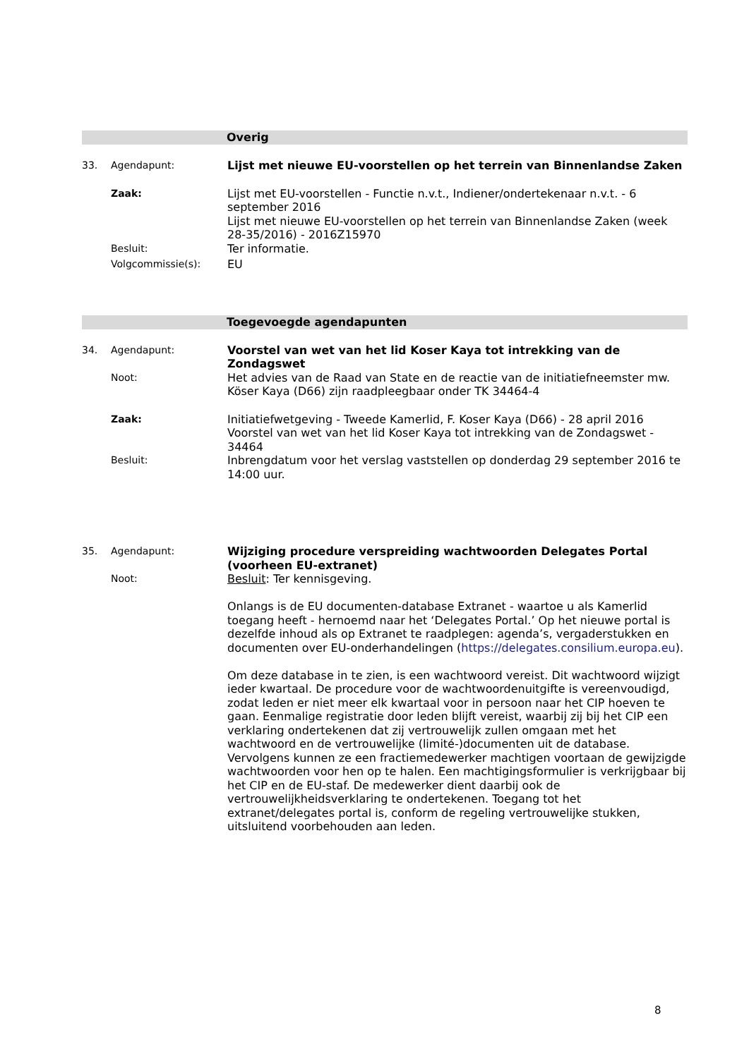Overig
| 33. | Agendapunt: | Lijst met nieuwe EU-voorstellen op het terrein van Binnenlandse Zaken |
| | Zaak: | Lijst met EU-voorstellen - Functie n.v.t., Indiener/ondertekenaar n.v.t. - 6 september 2016 Lijst met nieuwe EU-voorstellen op het terrein van Binnenlandse Zaken (week 28-35/2016) - 2016Z15970 |
| | Besluit: | Ter informatie. |
| | Volgcommissie(s): | EU |
Toegevoegde agendapunten
| 34. | Agendapunt: | Voorstel van wet van het lid Koser Kaya tot intrekking van de Zondagswet |
| | Noot: | Het advies van de Raad van State en de reactie van de initiatiefneemster mw. Köser Kaya (D66) zijn raadpleegbaar onder TK 34464-4 |
| | Zaak: | Initiatiefwetgeving - Tweede Kamerlid, F. Koser Kaya (D66) - 28 april 2016 Voorstel van wet van het lid Koser Kaya tot intrekking van de Zondagswet - 34464 |
| | Besluit: | Inbrengdatum voor het verslag vaststellen op donderdag 29 september 2016 te 14:00 uur. |
| 35. | Agendapunt: | Wijziging procedure verspreiding wachtwoorden Delegates Portal (voorheen EU-extranet) |
| | Noot: | Besluit : Ter kennisgeving. Onlangs is de EU documenten-database Extranet - waartoe u als Kamerlid toegang heeft - hernoemd naar het ‘Delegates Portal.’ Op het nieuwe portal is dezelfde inhoud als op Extranet te raadplegen: agenda’s, vergaderstukken en documenten over EU-onderhandelingen ( https://delegates.consilium.europa.eu ). Om deze database in te zien, is een wachtwoord vereist. Dit wachtwoord wijzigt ieder kwartaal. De procedure voor de wachtwoordenuitgifte is vereenvoudigd, zodat leden er niet meer elk kwartaal voor in persoon naar het CIP hoeven te gaan. Eenmalige registratie door leden blijft vereist, waarbij zij bij het CIP een verklaring ondertekenen dat zij vertrouwelijk zullen omgaan met het wachtwoord en de vertrouwelijke (limité-)documenten uit de database. Vervolgens kunnen ze een fractiemedewerker machtigen voortaan de gewijzigde wachtwoorden voor hen op te halen. Een machtigingsformulier is verkrijgbaar bij het CIP en de EU-staf. De medewerker dient daarbij ook de vertrouwelijkheidsverklaring te ondertekenen. Toegang tot het extranet/delegates portal is, conform de regeling vertrouwelijke stukken, uitsluitend voorbehouden aan leden. |
8